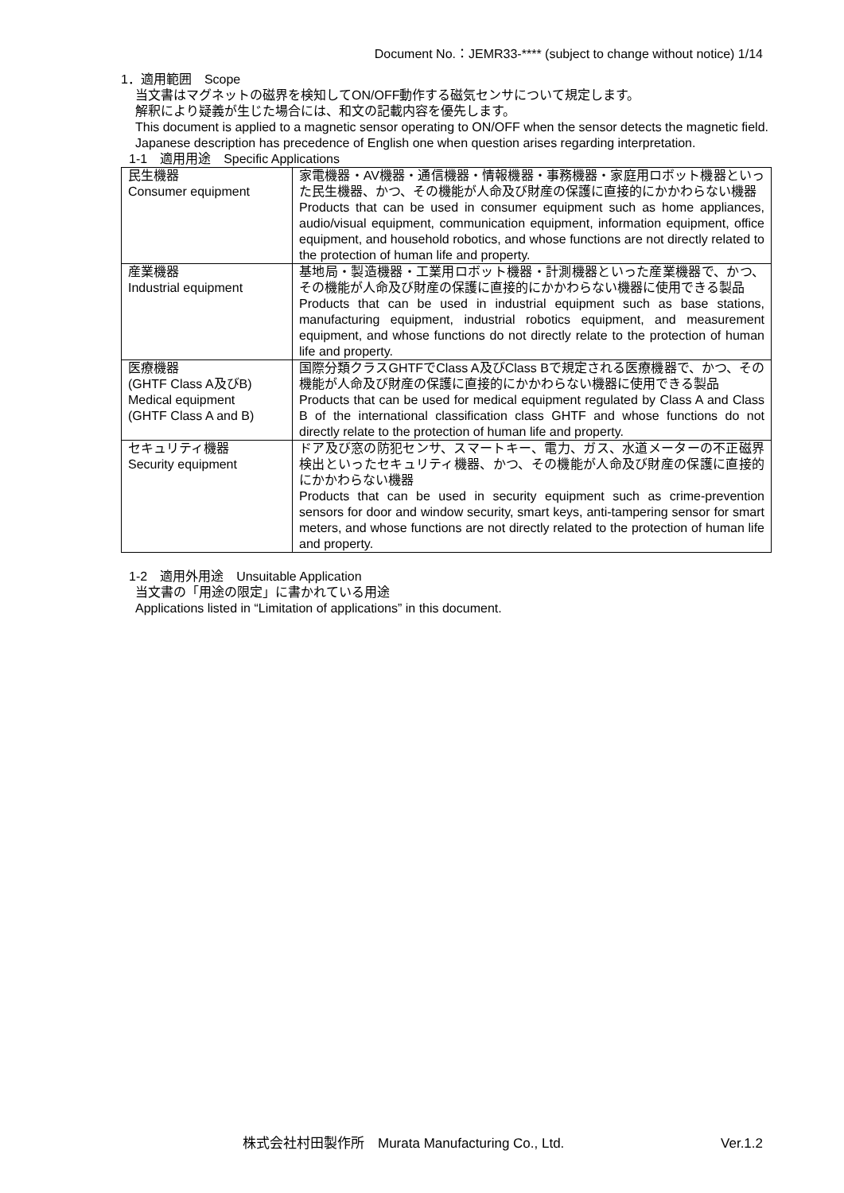Document No.：JEMR33-**** (subject to change without notice) 1/14
1．適用範囲　Scope
当文書はマグネットの磁界を検知してON/OFF動作する磁気センサについて規定します。
解釈により疑義が生じた場合には、和文の記載内容を優先します。
This document is applied to a magnetic sensor operating to ON/OFF when the sensor detects the magnetic field.
Japanese description has precedence of English one when question arises regarding interpretation.
1-1　適用用途　Specific Applications
| 民生機器 Consumer equipment | 家電機器・AV機器・通信機器・情報機器・事務機器・家庭用ロボット機器といった民生機器、かつ、その機能が人命及び財産の保護に直接的にかかわらない機器 Products that can be used in consumer equipment such as home appliances, audio/visual equipment, communication equipment, information equipment, office equipment, and household robotics, and whose functions are not directly related to the protection of human life and property. |
| 産業機器 Industrial equipment | 基地局・製造機器・工業用ロボット機器・計測機器といった産業機器で、かつ、その機能が人命及び財産の保護に直接的にかかわらない機器に使用できる製品 Products that can be used in industrial equipment such as base stations, manufacturing equipment, industrial robotics equipment, and measurement equipment, and whose functions do not directly relate to the protection of human life and property. |
| 医療機器 (GHTF Class A及びB) Medical equipment (GHTF Class A and B) | 国際分類クラスGHTFでClass A及びClass Bで規定される医療機器で、かつ、その機能が人命及び財産の保護に直接的にかかわらない機器に使用できる製品 Products that can be used for medical equipment regulated by Class A and Class B of the international classification class GHTF and whose functions do not directly relate to the protection of human life and property. |
| セキュリティ機器 Security equipment | ドア及び窓の防犯センサ、スマートキー、電力、ガス、水道メーターの不正磁界検出といったセキュリティ機器、かつ、その機能が人命及び財産の保護に直接的にかかわらない機器 Products that can be used in security equipment such as crime-prevention sensors for door and window security, smart keys, anti-tampering sensor for smart meters, and whose functions are not directly related to the protection of human life and property. |
1-2　適用外用途　Unsuitable Application
当文書の「用途の限定」に書かれている用途
Applications listed in “Limitation of applications” in this document.
株式会社村田製作所　Murata Manufacturing Co., Ltd. Ver.1.2